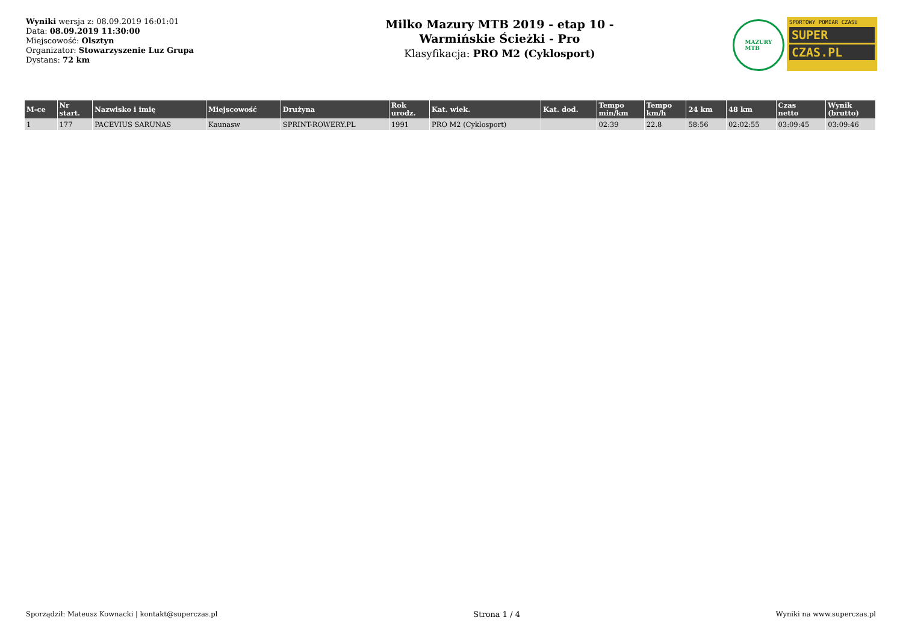Wyniki wersja z: 08.09.2019 16:01:01
Data: 08.09.2019 11:30:00
Miejscowość: Olsztyn
Organizator: Stowarzyszenie Luz Grupa
Dystans: 72 km
Milko Mazury MTB 2019 - etap 10 -
Warmińskie Ścieżki - Pro
Klasyfikacja: PRO M2 (Cyklosport)
MAZURY
MTB
SPORTOWY POMIAR CZASU
SUPER
CZAS.PL
| M-ce | Nr start. | Nazwisko i imię | Miejscowość | Drużyna | Rok urodz. | Kat. wiek. | Kat. dod. | Tempo min/km | Tempo km/h | 24 km | 48 km | Czas netto | Wynik (brutto) |
| --- | --- | --- | --- | --- | --- | --- | --- | --- | --- | --- | --- | --- | --- |
| 1 | 177 | PACEVIUS SARUNAS | Kaunasw | SPRINT-ROWERY.PL | 1991 | PRO M2 (Cyklosport) | | 02:39 | 22.8 | 58:56 | 02:02:55 | 03:09:45 | 03:09:46 |
Sporządził: Mateusz Kownacki | kontakt@superczas.pl Strona 1 / 4 Wyniki na www.superczas.pl